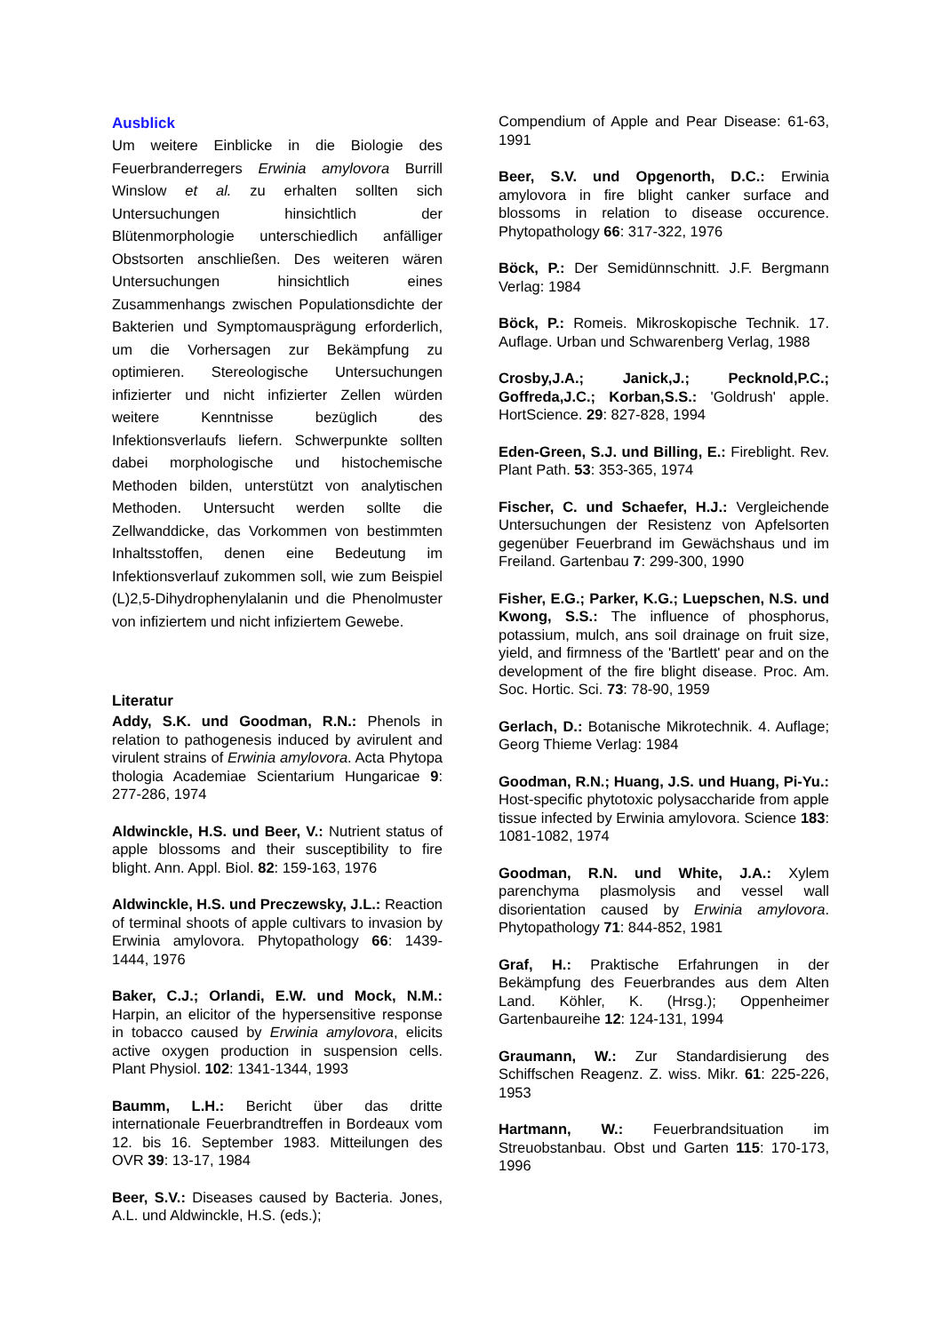Ausblick
Um weitere Einblicke in die Biologie des Feuerbranderregers Erwinia amylovora Burrill Winslow et al. zu erhalten sollten sich Untersuchungen hinsichtlich der Blütenmorphologie unterschiedlich anfälliger Obstsorten anschließen. Des weiteren wären Untersuchungen hinsichtlich eines Zusammenhangs zwischen Populationsdichte der Bakterien und Symptomausprägung erforderlich, um die Vorhersagen zur Bekämpfung zu optimieren. Stereologische Untersuchungen infizierter und nicht infizierter Zellen würden weitere Kenntnisse bezüglich des Infektionsverlaufs liefern. Schwerpunkte sollten dabei morphologische und histochemische Methoden bilden, unterstützt von analytischen Methoden. Untersucht werden sollte die Zellwanddicke, das Vorkommen von bestimmten Inhaltsstoffen, denen eine Bedeutung im Infektionsverlauf zukommen soll, wie zum Beispiel (L)2,5-Dihydrophenylalanin und die Phenolmuster von infiziertem und nicht infiziertem Gewebe.
Literatur
Addy, S.K. und Goodman, R.N.: Phenols in relation to pathogenesis induced by avirulent and virulent strains of Erwinia amylovora. Acta Phytopa thologia Academiae Scientarium Hungaricae 9: 277-286, 1974
Aldwinckle, H.S. und Beer, V.: Nutrient status of apple blossoms and their susceptibility to fire blight. Ann. Appl. Biol. 82: 159-163, 1976
Aldwinckle, H.S. und Preczewsky, J.L.: Reaction of terminal shoots of apple cultivars to invasion by Erwinia amylovora. Phytopathology 66: 1439-1444, 1976
Baker, C.J.; Orlandi, E.W. und Mock, N.M.: Harpin, an elicitor of the hypersensitive response in tobacco caused by Erwinia amylovora, elicits active oxygen production in suspension cells. Plant Physiol. 102: 1341-1344, 1993
Baumm, L.H.: Bericht über das dritte internationale Feuerbrandtreffen in Bordeaux vom 12. bis 16. September 1983. Mitteilungen des OVR 39: 13-17, 1984
Beer, S.V.: Diseases caused by Bacteria. Jones, A.L. und Aldwinckle, H.S. (eds.);
Compendium of Apple and Pear Disease: 61-63, 1991
Beer, S.V. und Opgenorth, D.C.: Erwinia amylovora in fire blight canker surface and blossoms in relation to disease occurence. Phytopathology 66: 317-322, 1976
Böck, P.: Der Semidünnschnitt. J.F. Bergmann Verlag: 1984
Böck, P.: Romeis. Mikroskopische Technik. 17. Auflage. Urban und Schwarenberg Verlag, 1988
Crosby,J.A.; Janick,J.; Pecknold,P.C.; Goffreda,J.C.; Korban,S.S.: 'Goldrush' apple. HortScience. 29: 827-828, 1994
Eden-Green, S.J. und Billing, E.: Fireblight. Rev. Plant Path. 53: 353-365, 1974
Fischer, C. und Schaefer, H.J.: Vergleichende Untersuchungen der Resistenz von Apfelsorten gegenüber Feuerbrand im Gewächshaus und im Freiland. Gartenbau 7: 299-300, 1990
Fisher, E.G.; Parker, K.G.; Luepschen, N.S. und Kwong, S.S.: The influence of phosphorus, potassium, mulch, ans soil drainage on fruit size, yield, and firmness of the 'Bartlett' pear and on the development of the fire blight disease. Proc. Am. Soc. Hortic. Sci. 73: 78-90, 1959
Gerlach, D.: Botanische Mikrotechnik. 4. Auflage; Georg Thieme Verlag: 1984
Goodman, R.N.; Huang, J.S. und Huang, Pi-Yu.: Host-specific phytotoxic polysaccharide from apple tissue infected by Erwinia amylovora. Science 183: 1081-1082, 1974
Goodman, R.N. und White, J.A.: Xylem parenchyma plasmolysis and vessel wall disorientation caused by Erwinia amylovora. Phytopathology 71: 844-852, 1981
Graf, H.: Praktische Erfahrungen in der Bekämpfung des Feuerbrandes aus dem Alten Land. Köhler, K. (Hrsg.); Oppenheimer Gartenbaureihe 12: 124-131, 1994
Graumann, W.: Zur Standardisierung des Schiffschen Reagenz. Z. wiss. Mikr. 61: 225-226, 1953
Hartmann, W.: Feuerbrandsituation im Streuobstanbau. Obst und Garten 115: 170-173, 1996